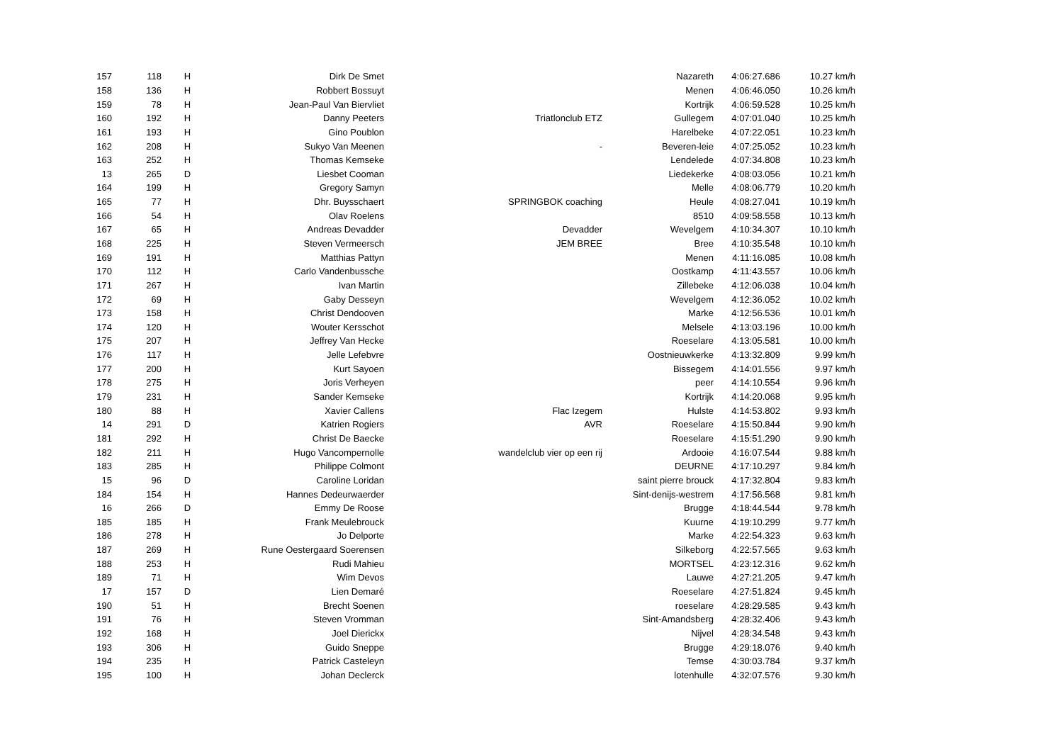| 157 | 118 | H | Dirk De Smet | | Nazareth | 4:06:27.686 | 10.27 km/h |
| 158 | 136 | H | Robbert Bossuyt | | Menen | 4:06:46.050 | 10.26 km/h |
| 159 | 78 | H | Jean-Paul Van Biervliet | | Kortrijk | 4:06:59.528 | 10.25 km/h |
| 160 | 192 | H | Danny Peeters | Triatlonclub ETZ | Gullegem | 4:07:01.040 | 10.25 km/h |
| 161 | 193 | H | Gino Poublon | | Harelbeke | 4:07:22.051 | 10.23 km/h |
| 162 | 208 | H | Sukyo Van Meenen | - | Beveren-leie | 4:07:25.052 | 10.23 km/h |
| 163 | 252 | H | Thomas Kemseke | | Lendelede | 4:07:34.808 | 10.23 km/h |
| 13 | 265 | D | Liesbet Cooman | | Liedekerke | 4:08:03.056 | 10.21 km/h |
| 164 | 199 | H | Gregory Samyn | | Melle | 4:08:06.779 | 10.20 km/h |
| 165 | 77 | H | Dhr. Buysschaert | SPRINGBOK coaching | Heule | 4:08:27.041 | 10.19 km/h |
| 166 | 54 | H | Olav Roelens | | 8510 | 4:09:58.558 | 10.13 km/h |
| 167 | 65 | H | Andreas Devadder | Devadder | Wevelgem | 4:10:34.307 | 10.10 km/h |
| 168 | 225 | H | Steven Vermeersch | JEM BREE | Bree | 4:10:35.548 | 10.10 km/h |
| 169 | 191 | H | Matthias Pattyn | | Menen | 4:11:16.085 | 10.08 km/h |
| 170 | 112 | H | Carlo Vandenbussche | | Oostkamp | 4:11:43.557 | 10.06 km/h |
| 171 | 267 | H | Ivan Martin | | Zillebeke | 4:12:06.038 | 10.04 km/h |
| 172 | 69 | H | Gaby Desseyn | | Wevelgem | 4:12:36.052 | 10.02 km/h |
| 173 | 158 | H | Christ Dendooven | | Marke | 4:12:56.536 | 10.01 km/h |
| 174 | 120 | H | Wouter Kersschot | | Melsele | 4:13:03.196 | 10.00 km/h |
| 175 | 207 | H | Jeffrey Van Hecke | | Roeselare | 4:13:05.581 | 10.00 km/h |
| 176 | 117 | H | Jelle Lefebvre | | Oostnieuwkerke | 4:13:32.809 | 9.99 km/h |
| 177 | 200 | H | Kurt Sayoen | | Bissegem | 4:14:01.556 | 9.97 km/h |
| 178 | 275 | H | Joris Verheyen | | peer | 4:14:10.554 | 9.96 km/h |
| 179 | 231 | H | Sander Kemseke | | Kortrijk | 4:14:20.068 | 9.95 km/h |
| 180 | 88 | H | Xavier Callens | Flac Izegem | Hulste | 4:14:53.802 | 9.93 km/h |
| 14 | 291 | D | Katrien Rogiers | AVR | Roeselare | 4:15:50.844 | 9.90 km/h |
| 181 | 292 | H | Christ De Baecke | | Roeselare | 4:15:51.290 | 9.90 km/h |
| 182 | 211 | H | Hugo Vancompernolle | wandelclub vier op een rij | Ardooie | 4:16:07.544 | 9.88 km/h |
| 183 | 285 | H | Philippe Colmont | | DEURNE | 4:17:10.297 | 9.84 km/h |
| 15 | 96 | D | Caroline Loridan | | saint pierre brouck | 4:17:32.804 | 9.83 km/h |
| 184 | 154 | H | Hannes Dedeurwaerder | | Sint-denijs-westrem | 4:17:56.568 | 9.81 km/h |
| 16 | 266 | D | Emmy De Roose | | Brugge | 4:18:44.544 | 9.78 km/h |
| 185 | 185 | H | Frank Meulebrouck | | Kuurne | 4:19:10.299 | 9.77 km/h |
| 186 | 278 | H | Jo Delporte | | Marke | 4:22:54.323 | 9.63 km/h |
| 187 | 269 | H | Rune Oestergaard Soerensen | | Silkeborg | 4:22:57.565 | 9.63 km/h |
| 188 | 253 | H | Rudi Mahieu | | MORTSEL | 4:23:12.316 | 9.62 km/h |
| 189 | 71 | H | Wim Devos | | Lauwe | 4:27:21.205 | 9.47 km/h |
| 17 | 157 | D | Lien Demaré | | Roeselare | 4:27:51.824 | 9.45 km/h |
| 190 | 51 | H | Brecht Soenen | | roeselare | 4:28:29.585 | 9.43 km/h |
| 191 | 76 | H | Steven Vromman | | Sint-Amandsberg | 4:28:32.406 | 9.43 km/h |
| 192 | 168 | H | Joel Dierickx | | Nijvel | 4:28:34.548 | 9.43 km/h |
| 193 | 306 | H | Guido Sneppe | | Brugge | 4:29:18.076 | 9.40 km/h |
| 194 | 235 | H | Patrick Casteleyn | | Temse | 4:30:03.784 | 9.37 km/h |
| 195 | 100 | H | Johan Declerck | | lotenhulle | 4:32:07.576 | 9.30 km/h |